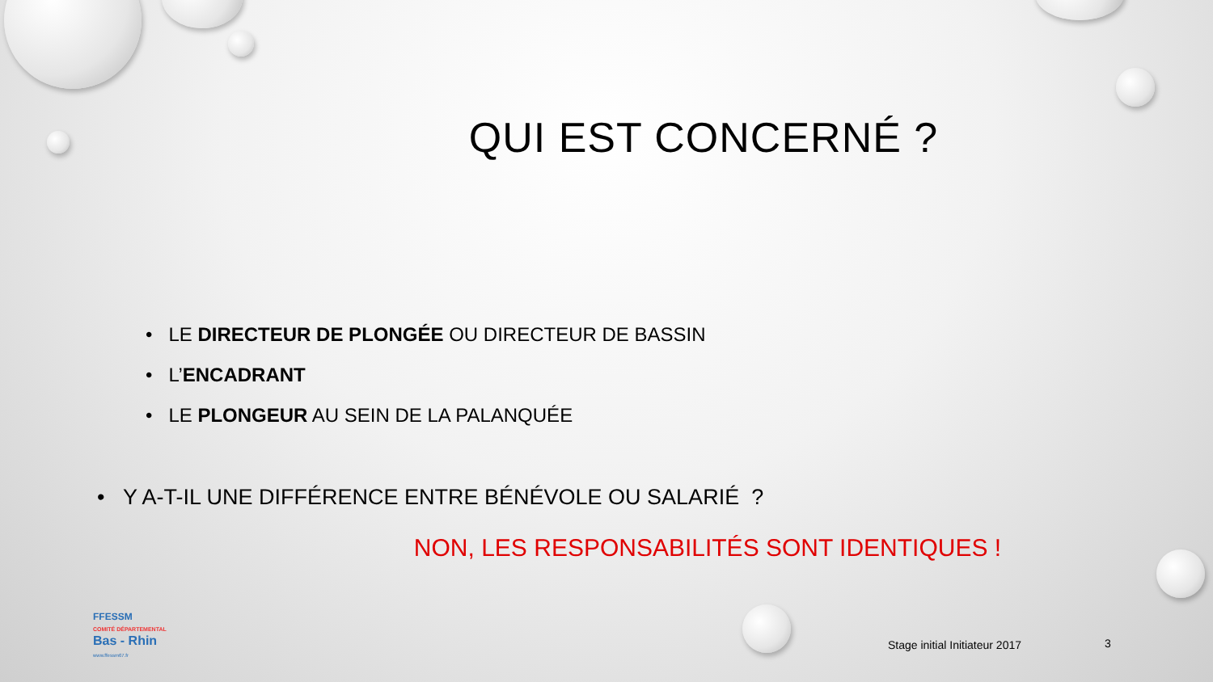QUI EST CONCERNÉ ?
• LE DIRECTEUR DE PLONGÉE OU DIRECTEUR DE BASSIN
• L’ENCADRANT
• LE PLONGEUR AU SEIN DE LA PALANQUÉE
• Y A-T-IL UNE DIFFÉRENCE ENTRE BÉNÉVOLE OU SALARIÉ ?
NON, LES RESPONSABILITÉS SONT IDENTIQUES !
FFESSM
COMITÉ DÉPARTEMENTAL
Bas - Rhin
www.ffessm67.fr
Stage initial Initiateur 2017 3